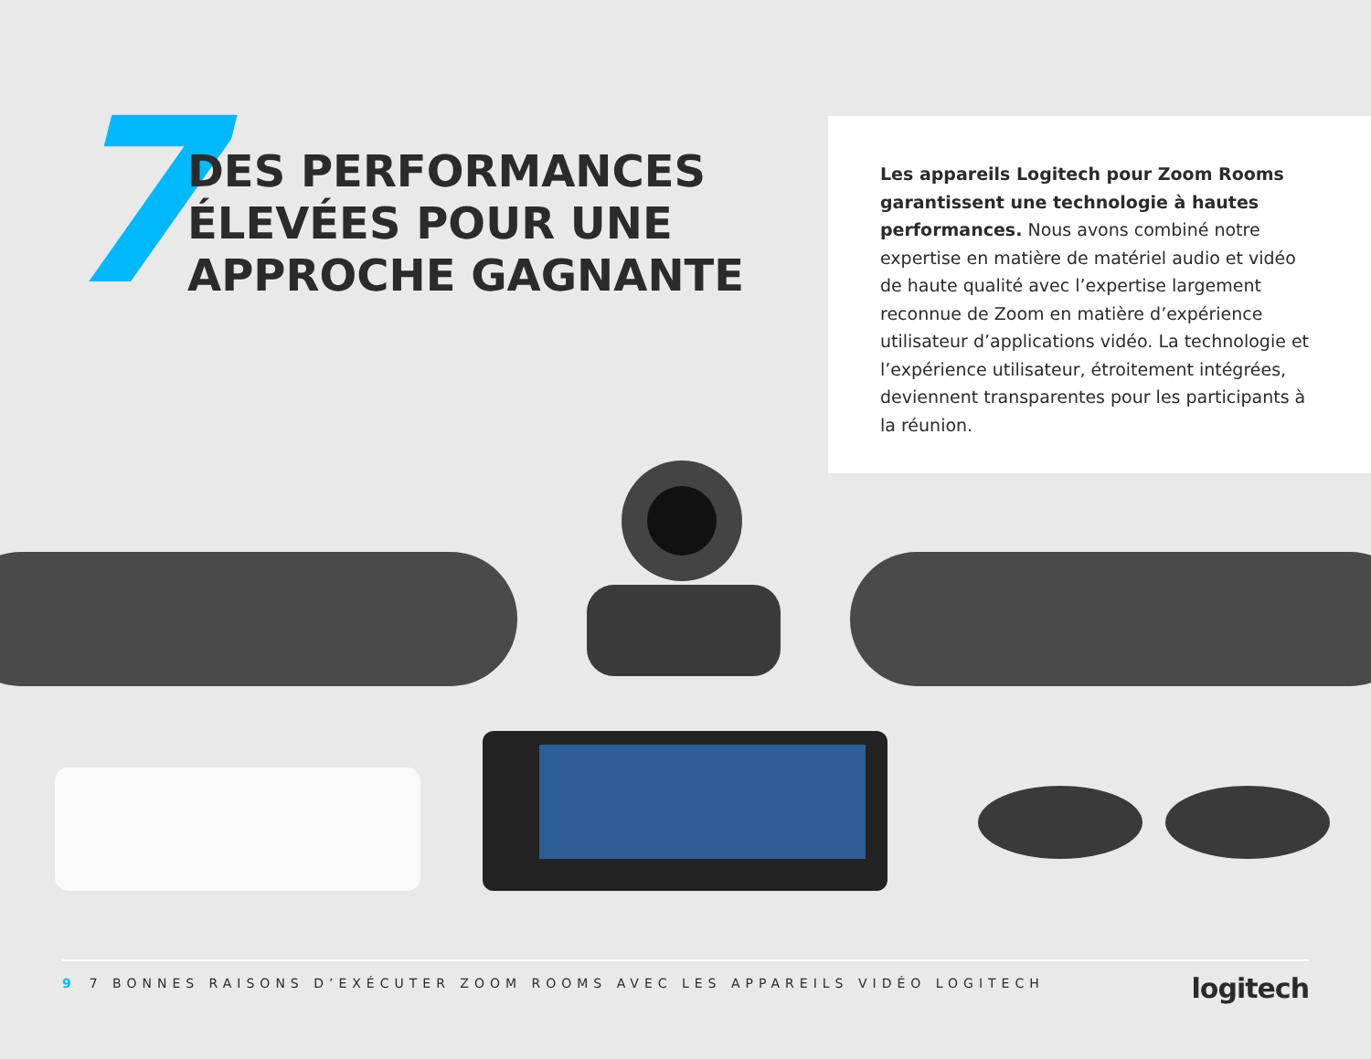7
DES PERFORMANCES
ÉLEVÉES POUR UNE
APPROCHE GAGNANTE
Les appareils Logitech pour Zoom Rooms garantissent une technologie à hautes performances. Nous avons combiné notre expertise en matière de matériel audio et vidéo de haute qualité avec l’expertise largement reconnue de Zoom en matière d’expérience utilisateur d’applications vidéo. La technologie et l’expérience utilisateur, étroitement intégrées, deviennent transparentes pour les participants à la réunion.
9 7 BONNES RAISONS D’EXÉCUTER ZOOM ROOMS AVEC LES APPAREILS VIDÉO LOGITECH
logitech